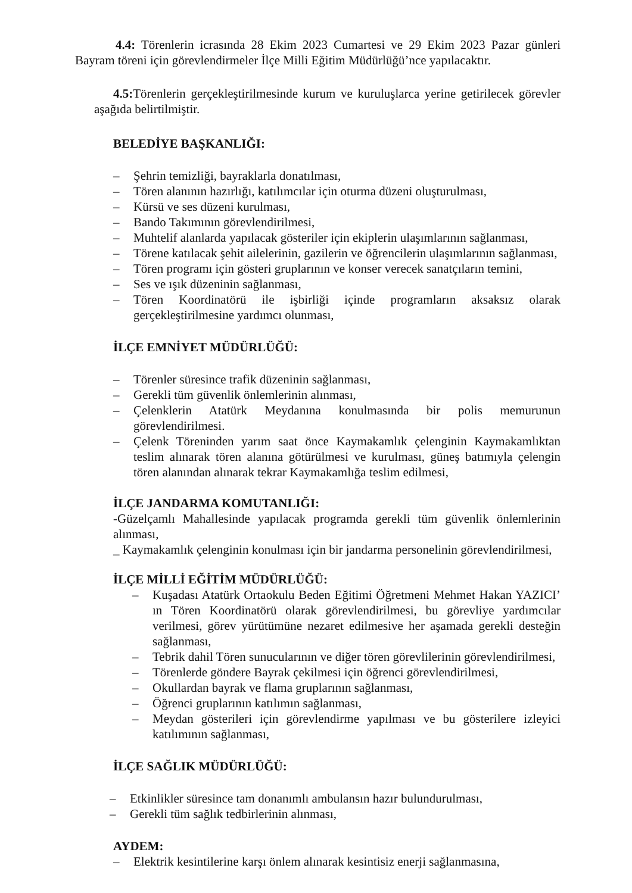4.4: Törenlerin icrasında 28 Ekim 2023 Cumartesi ve 29 Ekim 2023 Pazar günleri Bayram töreni için görevlendirmeler İlçe Milli Eğitim Müdürlüğü’nce yapılacaktır.
4.5: Törenlerin gerçekleştirilmesinde kurum ve kuruluşlarca yerine getirilecek görevler aşağıda belirtilmiştir.
BELEDİYE BAŞKANLIĞI:
– Şehrin temizliği, bayraklarla donatılması,
– Tören alanının hazırlığı, katılımcılar için oturma düzeni oluşturulması,
– Kürsü ve ses düzeni kurulması,
– Bando Takımının görevlendirilmesi,
– Muhtelif alanlarda yapılacak gösteriler için ekiplerin ulaşımlarının sağlanması,
– Törene katılacak şehit ailelerinin, gazilerin ve öğrencilerin ulaşımlarının sağlanması,
– Tören programı için gösteri gruplarının ve konser verecek sanatçıların temini,
– Ses ve ışık düzeninin sağlanması,
– Tören Koordinatörü ile işbirliği içinde programların aksaksız olarak gerçekleştirilmesine yardımcı olunması,
İLÇE EMNİYET MÜDÜRLÜĞÜ:
– Törenler süresince trafik düzeninin sağlanması,
– Gerekli tüm güvenlik önlemlerinin alınması,
– Çelenklerin Atatürk Meydanına konulmasında bir polis memurunun görevlendirilmesi.
– Çelenk Töreninden yarım saat önce Kaymakamlık çelenginin Kaymakamlıktan teslim alınarak tören alanına götürülmesi ve kurulması, güneş batımıyla çelengin tören alanından alınarak tekrar Kaymakamlığa teslim edilmesi,
İLÇE JANDARMA KOMUTANLIĞI:
-Güzelçamlı Mahallesinde yapılacak programda gerekli tüm güvenlik önlemlerinin alınması,
_ Kaymakamlık çelenginin konulması için bir jandarma personelinin görevlendirilmesi,
İLÇE MİLLİ EĞİTİM MÜDÜRLÜĞÜ:
– Kuşadası Atatürk Ortaokulu Beden Eğitimi Öğretmeni Mehmet Hakan YAZICI’ ın Tören Koordinatörü olarak görevlendirilmesi, bu görevliye yardımcılar verilmesi, görev yürütümüne nezaret edilmesive her aşamada gerekli desteğin sağlanması,
– Tebrik dahil Tören sunucularının ve diğer tören görevlilerinin görevlendirilmesi,
– Törenlerde göndere Bayrak çekilmesi için öğrenci görevlendirilmesi,
– Okullardan bayrak ve flama gruplarının sağlanması,
– Öğrenci gruplarının katılımın sağlanması,
– Meydan gösterileri için görevlendirme yapılması ve bu gösterilere izleyici katılımının sağlanması,
İLÇE SAĞLIK MÜDÜRLÜĞÜ:
– Etkinlikler süresince tam donanımlı ambulansın hazır bulundurulması,
– Gerekli tüm sağlık tedbirlerinin alınması,
AYDEM:
– Elektrik kesintilerine karşı önlem alınarak kesintisiz enerji sağlanmasına,